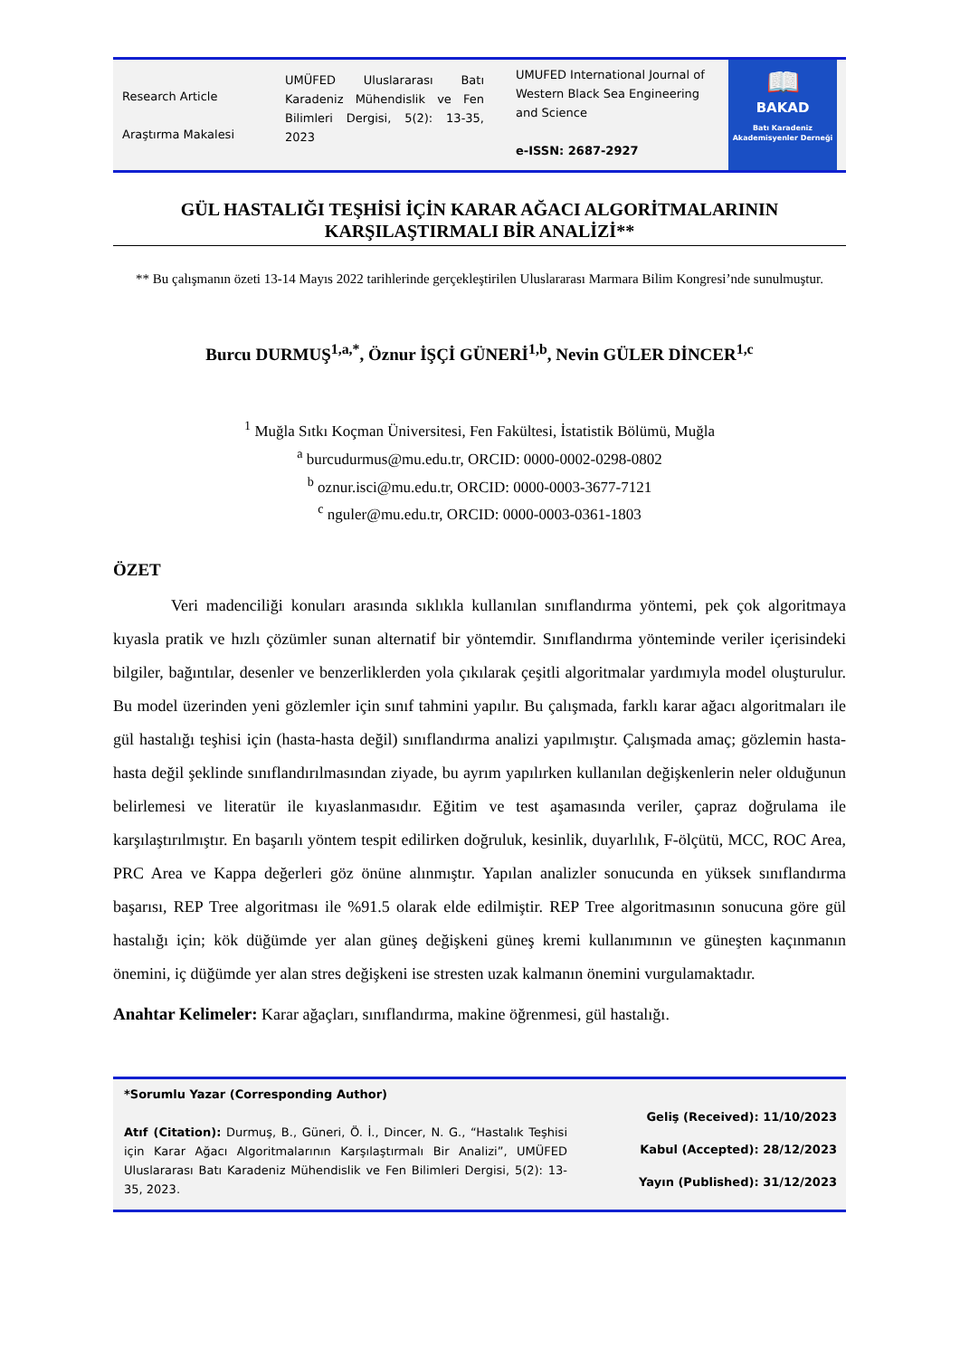Research Article
Araştırma Makalesi
UMÜFED Uluslararası Batı Karadeniz Mühendislik ve Fen Bilimleri Dergisi, 5(2): 13-35, 2023
UMUFED International Journal of Western Black Sea Engineering and Science
e-ISSN: 2687-2927
📖
BAKAD
Batı Karadeniz
Akademisyenler Derneği
GÜL HASTALIĞI TEŞHİSİ İÇİN KARAR AĞACI ALGORİTMALARININ KARŞILAŞTIRMALI BİR ANALİZİ**
** Bu çalışmanın özeti 13-14 Mayıs 2022 tarihlerinde gerçekleştirilen Uluslararası Marmara Bilim Kongresi’nde sunulmuştur.
Burcu DURMUŞ<sup>1,a,*</sup>, Öznur İŞÇİ GÜNERİ<sup>1,b</sup>, Nevin GÜLER DİNCER<sup>1,c</sup>
<sup>1</sup> Muğla Sıtkı Koçman Üniversitesi, Fen Fakültesi, İstatistik Bölümü, Muğla
<sup>a</sup> burcudurmus@mu.edu.tr, ORCID: 0000-0002-0298-0802
<sup>b</sup> oznur.isci@mu.edu.tr, ORCID: 0000-0003-3677-7121
<sup>c</sup> nguler@mu.edu.tr, ORCID: 0000-0003-0361-1803
ÖZET
Veri madenciliği konuları arasında sıklıkla kullanılan sınıflandırma yöntemi, pek çok algoritmaya kıyasla pratik ve hızlı çözümler sunan alternatif bir yöntemdir. Sınıflandırma yönteminde veriler içerisindeki bilgiler, bağıntılar, desenler ve benzerliklerden yola çıkılarak çeşitli algoritmalar yardımıyla model oluşturulur. Bu model üzerinden yeni gözlemler için sınıf tahmini yapılır. Bu çalışmada, farklı karar ağacı algoritmaları ile gül hastalığı teşhisi için (hasta-hasta değil) sınıflandırma analizi yapılmıştır. Çalışmada amaç; gözlemin hasta-hasta değil şeklinde sınıflandırılmasından ziyade, bu ayrım yapılırken kullanılan değişkenlerin neler olduğunun belirlemesi ve literatür ile kıyaslanmasıdır. Eğitim ve test aşamasında veriler, çapraz doğrulama ile karşılaştırılmıştır. En başarılı yöntem tespit edilirken doğruluk, kesinlik, duyarlılık, F-ölçütü, MCC, ROC Area, PRC Area ve Kappa değerleri göz önüne alınmıştır. Yapılan analizler sonucunda en yüksek sınıflandırma başarısı, REP Tree algoritması ile %91.5 olarak elde edilmiştir. REP Tree algoritmasının sonucuna göre gül hastalığı için; kök düğümde yer alan güneş değişkeni güneş kremi kullanımının ve güneşten kaçınmanın önemini, iç düğümde yer alan stres değişkeni ise stresten uzak kalmanın önemini vurgulamaktadır.
Anahtar Kelimeler: Karar ağaçları, sınıflandırma, makine öğrenmesi, gül hastalığı.
*Sorumlu Yazar (Corresponding Author)
Atıf (Citation): Durmuş, B., Güneri, Ö. İ., Dincer, N. G., “Hastalık Teşhisi için Karar Ağacı Algoritmalarının Karşılaştırmalı Bir Analizi”, UMÜFED Uluslararası Batı Karadeniz Mühendislik ve Fen Bilimleri Dergisi, 5(2): 13-35, 2023.
Geliş (Received): 11/10/2023
Kabul (Accepted): 28/12/2023
Yayın (Published): 31/12/2023